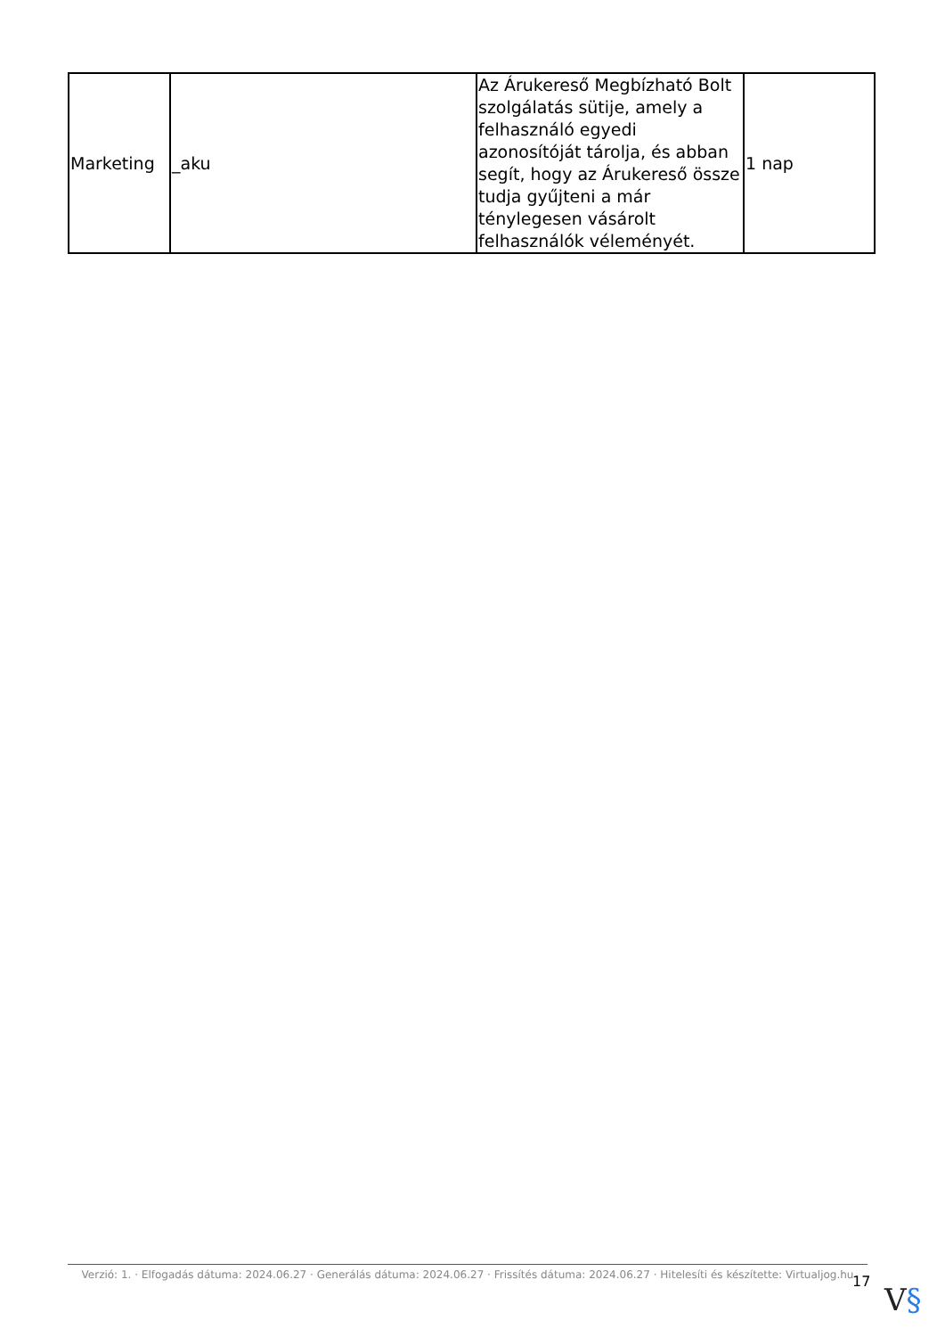| Marketing | _aku | Az Árukereső Megbízható Bolt szolgálatás sütije, amely a felhasználó egyedi azonosítóját tárolja, és abban segít, hogy az Árukereső össze tudja gyűjteni a már ténylegesen vásárolt felhasználók véleményét. | 1 nap |
Verzió: 1. · Elfogadás dátuma: 2024.06.27 · Generálás dátuma: 2024.06.27 · Frissítés dátuma: 2024.06.27 · Hitelesíti és készítette: Virtualjog.hu
17
V§